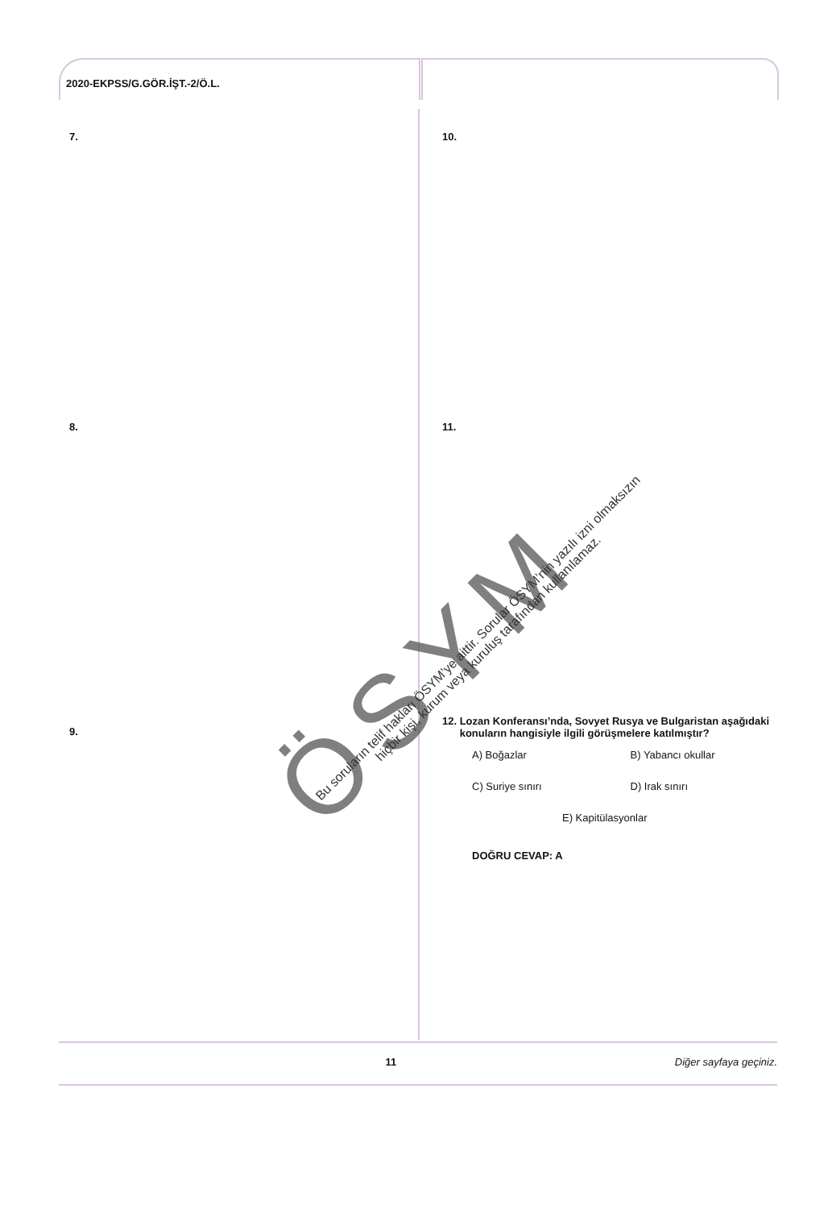2020-EKPSS/G.GÖR.İŞT.-2/Ö.L.
7.
8.
9.
10.
11.
12. Lozan Konferansı’nda, Sovyet Rusya ve Bulgaristan aşağıdaki konuların hangisiyle ilgili görüşmelere katılmıştır?
A) Boğazlar B) Yabancı okullar
C) Suriye sınırı D) Irak sınırı
E) Kapitülasyonlar
DOĞRU CEVAP: A
11 Diğer sayfaya geçiniz.
ÖSYM
Bu soruların telif hakları ÖSYM’ye aittir. Sorular ÖSYM’nin yazılı izni olmaksızın
hiçbir kişi, kurum veya kuruluş tarafından kullanılamaz.